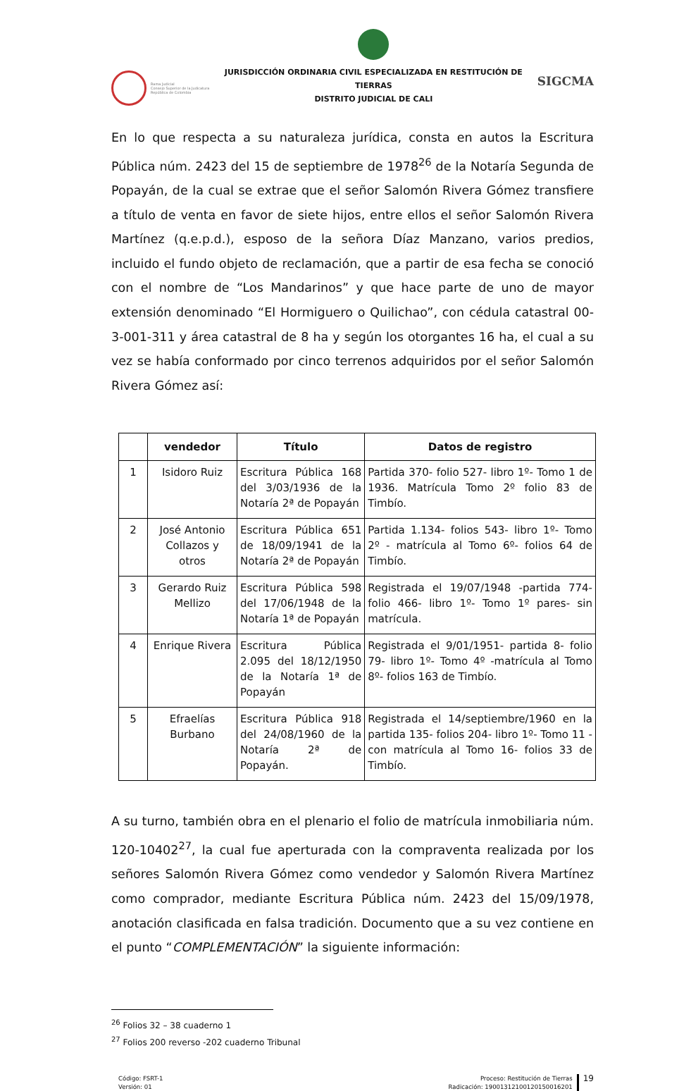Rama Judicial
Consejo Superior de la Judicatura
República de Colombia
JURISDICCIÓN ORDINARIA CIVIL ESPECIALIZADA EN RESTITUCIÓN DE TIERRAS
DISTRITO JUDICIAL DE CALI
SIGCMA
En lo que respecta a su naturaleza jurídica, consta en autos la Escritura Pública núm. 2423 del 15 de septiembre de 1978<sup>26</sup> de la Notaría Segunda de Popayán, de la cual se extrae que el señor Salomón Rivera Gómez transfiere a título de venta en favor de siete hijos, entre ellos el señor Salomón Rivera Martínez (q.e.p.d.), esposo de la señora Díaz Manzano, varios predios, incluido el fundo objeto de reclamación, que a partir de esa fecha se conoció con el nombre de “Los Mandarinos” y que hace parte de uno de mayor extensión denominado “El Hormiguero o Quilichao”, con cédula catastral 00-3-001-311 y área catastral de 8 ha y según los otorgantes 16 ha, el cual a su vez se había conformado por cinco terrenos adquiridos por el señor Salomón Rivera Gómez así:
| | vendedor | Título | Datos de registro |
| --- | --- | --- | --- |
| 1 | Isidoro Ruiz | Escritura Pública 168 del 3/03/1936 de la Notaría 2ª de Popayán | Partida 370- folio 527- libro 1º- Tomo 1 de 1936. Matrícula Tomo 2º folio 83 de Timbío. |
| 2 | José Antonio Collazos y otros | Escritura Pública 651 de 18/09/1941 de la Notaría 2ª de Popayán | Partida 1.134- folios 543- libro 1º- Tomo 2º - matrícula al Tomo 6º- folios 64 de Timbío. |
| 3 | Gerardo Ruiz Mellizo | Escritura Pública 598 del 17/06/1948 de la Notaría 1ª de Popayán | Registrada el 19/07/1948 -partida 774- folio 466- libro 1º- Tomo 1º pares- sin matrícula. |
| 4 | Enrique Rivera | Escritura Pública 2.095 del 18/12/1950 de la Notaría 1ª de Popayán | Registrada el 9/01/1951- partida 8- folio 79- libro 1º- Tomo 4º -matrícula al Tomo 8º- folios 163 de Timbío. |
| 5 | Efraelías Burbano | Escritura Pública 918 del 24/08/1960 de la Notaría 2ª de Popayán. | Registrada el 14/septiembre/1960 en la partida 135- folios 204- libro 1º- Tomo 11 -con matrícula al Tomo 16- folios 33 de Timbío. |
A su turno, también obra en el plenario el folio de matrícula inmobiliaria núm. 120-10402<sup>27</sup>, la cual fue aperturada con la compraventa realizada por los señores Salomón Rivera Gómez como vendedor y Salomón Rivera Martínez como comprador, mediante Escritura Pública núm. 2423 del 15/09/1978, anotación clasificada en falsa tradición. Documento que a su vez contiene en el punto “COMPLEMENTACIÓN” la siguiente información:
<sup>26</sup> Folios 32 – 38 cuaderno 1
<sup>27</sup> Folios 200 reverso -202 cuaderno Tribunal
Código: FSRT-1
Versión: 01
Proceso: Restitución de Tierras
Radicación: 19001312100120150016201
19